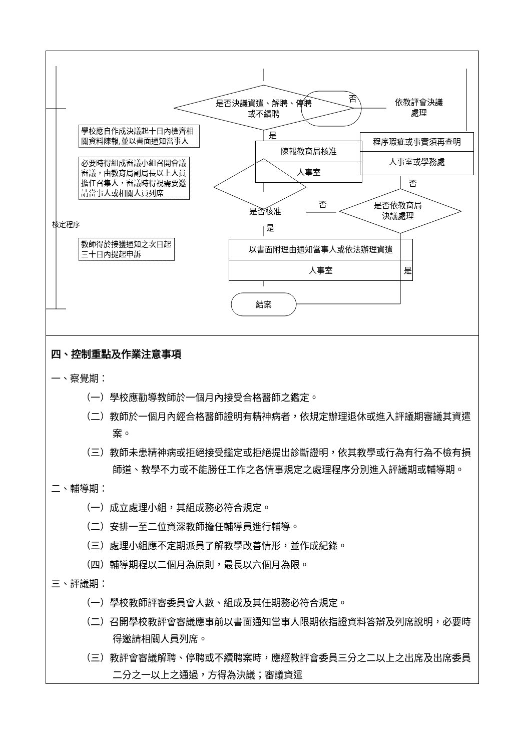是否決議資遣、解聘、停聘或不續聘
否
依教評會決議處理
學校應自作成決議起十日內檢齊相關資料陳報,並以書面通知當事人
是
陳報教育局核准
人事室
程序瑕疵或事實須再查明
人事室或學務處
否
必要時得組成審議小組召開會議審議，由教育局副局長以上人員擔任召集人，審議時得視需要邀請當事人或相關人員列席
否
是否核准
是否依教育局決議處理
核定程序 是
教師得於接獲通知之次日起三十日內提起申訴
以書面附理由通知當事人或依法辦理資遣
人事室
是
結案
四、控制重點及作業注意事項
一、察覺期：
（一）學校應勸導教師於一個月內接受合格醫師之鑑定。
（二）教師於一個月內經合格醫師證明有精神病者，依規定辦理退休或進入評議期審議其資遣案。
（三）教師未患精神病或拒絕接受鑑定或拒絕提出診斷證明，依其教學或行為有行為不檢有損師道、教學不力或不能勝任工作之各情事規定之處理程序分別進入評議期或輔導期。
二、輔導期：
（一）成立處理小組，其組成務必符合規定。
（二）安排一至二位資深教師擔任輔導員進行輔導。
（三）處理小組應不定期派員了解教學改善情形，並作成紀錄。
（四）輔導期程以二個月為原則，最長以六個月為限。
三、評議期：
（一）學校教師評審委員會人數、組成及其任期務必符合規定。
（二）召開學校教評會審議應事前以書面通知當事人限期依指證資料答辯及列席說明，必要時得邀請相關人員列席。
（三）教評會審議解聘、停聘或不續聘案時，應經教評會委員三分之二以上之出席及出席委員二分之一以上之通過，方得為決議；審議資遣